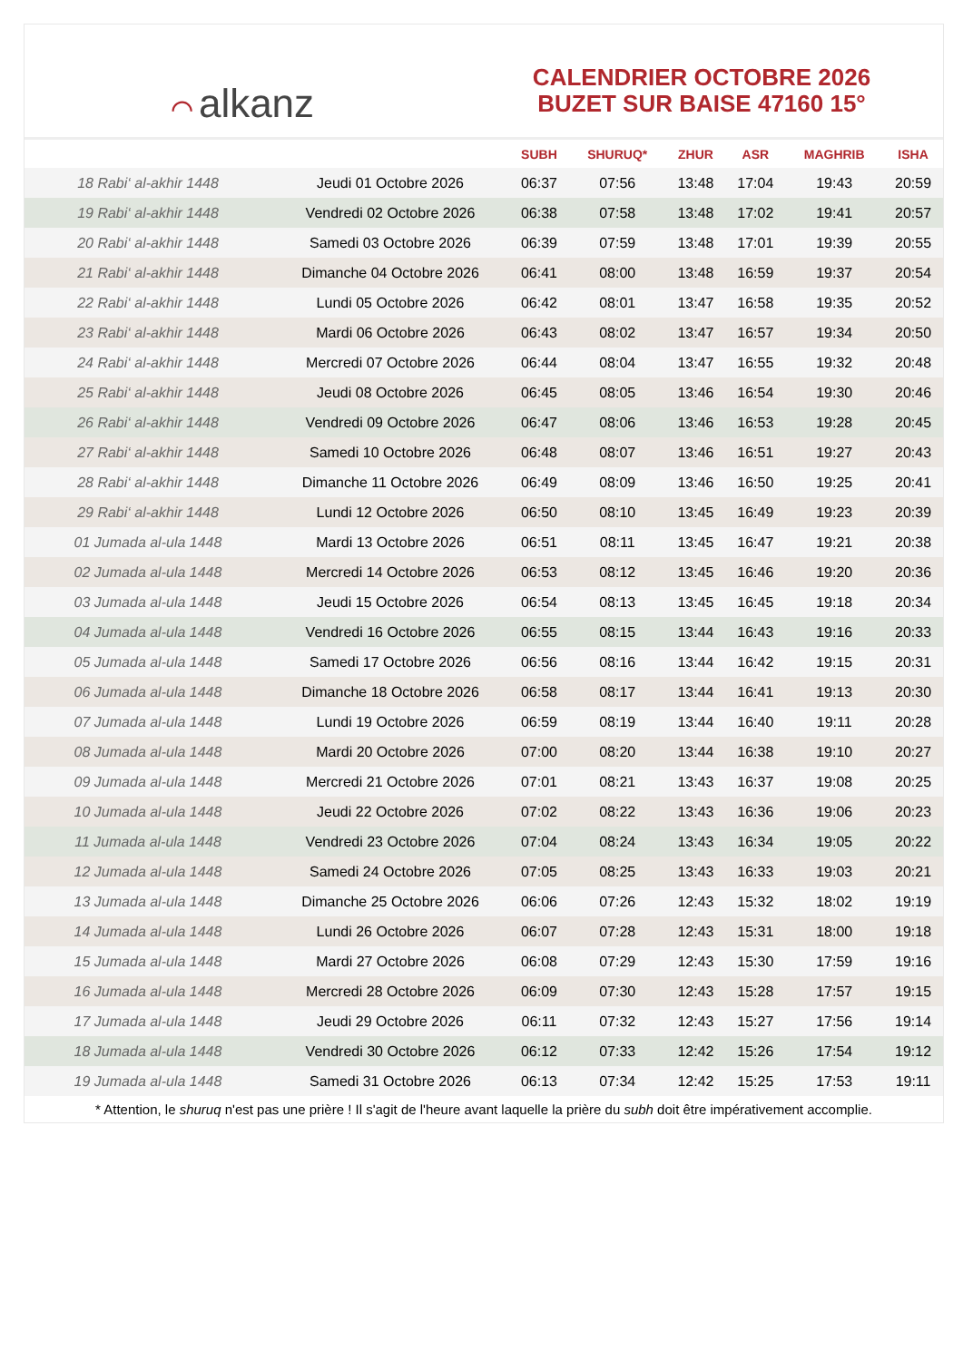⌒ alkanz
CALENDRIER OCTOBRE 2026
BUZET SUR BAISE 47160 15°
| | | SUBH | SHURUQ* | ZHUR | ASR | MAGHRIB | ISHA |
| --- | --- | --- | --- | --- | --- | --- | --- |
| 18 Rabi‘ al-akhir 1448 | Jeudi 01 Octobre 2026 | 06:37 | 07:56 | 13:48 | 17:04 | 19:43 | 20:59 |
| 19 Rabi‘ al-akhir 1448 | Vendredi 02 Octobre 2026 | 06:38 | 07:58 | 13:48 | 17:02 | 19:41 | 20:57 |
| 20 Rabi‘ al-akhir 1448 | Samedi 03 Octobre 2026 | 06:39 | 07:59 | 13:48 | 17:01 | 19:39 | 20:55 |
| 21 Rabi‘ al-akhir 1448 | Dimanche 04 Octobre 2026 | 06:41 | 08:00 | 13:48 | 16:59 | 19:37 | 20:54 |
| 22 Rabi‘ al-akhir 1448 | Lundi 05 Octobre 2026 | 06:42 | 08:01 | 13:47 | 16:58 | 19:35 | 20:52 |
| 23 Rabi‘ al-akhir 1448 | Mardi 06 Octobre 2026 | 06:43 | 08:02 | 13:47 | 16:57 | 19:34 | 20:50 |
| 24 Rabi‘ al-akhir 1448 | Mercredi 07 Octobre 2026 | 06:44 | 08:04 | 13:47 | 16:55 | 19:32 | 20:48 |
| 25 Rabi‘ al-akhir 1448 | Jeudi 08 Octobre 2026 | 06:45 | 08:05 | 13:46 | 16:54 | 19:30 | 20:46 |
| 26 Rabi‘ al-akhir 1448 | Vendredi 09 Octobre 2026 | 06:47 | 08:06 | 13:46 | 16:53 | 19:28 | 20:45 |
| 27 Rabi‘ al-akhir 1448 | Samedi 10 Octobre 2026 | 06:48 | 08:07 | 13:46 | 16:51 | 19:27 | 20:43 |
| 28 Rabi‘ al-akhir 1448 | Dimanche 11 Octobre 2026 | 06:49 | 08:09 | 13:46 | 16:50 | 19:25 | 20:41 |
| 29 Rabi‘ al-akhir 1448 | Lundi 12 Octobre 2026 | 06:50 | 08:10 | 13:45 | 16:49 | 19:23 | 20:39 |
| 01 Jumada al-ula 1448 | Mardi 13 Octobre 2026 | 06:51 | 08:11 | 13:45 | 16:47 | 19:21 | 20:38 |
| 02 Jumada al-ula 1448 | Mercredi 14 Octobre 2026 | 06:53 | 08:12 | 13:45 | 16:46 | 19:20 | 20:36 |
| 03 Jumada al-ula 1448 | Jeudi 15 Octobre 2026 | 06:54 | 08:13 | 13:45 | 16:45 | 19:18 | 20:34 |
| 04 Jumada al-ula 1448 | Vendredi 16 Octobre 2026 | 06:55 | 08:15 | 13:44 | 16:43 | 19:16 | 20:33 |
| 05 Jumada al-ula 1448 | Samedi 17 Octobre 2026 | 06:56 | 08:16 | 13:44 | 16:42 | 19:15 | 20:31 |
| 06 Jumada al-ula 1448 | Dimanche 18 Octobre 2026 | 06:58 | 08:17 | 13:44 | 16:41 | 19:13 | 20:30 |
| 07 Jumada al-ula 1448 | Lundi 19 Octobre 2026 | 06:59 | 08:19 | 13:44 | 16:40 | 19:11 | 20:28 |
| 08 Jumada al-ula 1448 | Mardi 20 Octobre 2026 | 07:00 | 08:20 | 13:44 | 16:38 | 19:10 | 20:27 |
| 09 Jumada al-ula 1448 | Mercredi 21 Octobre 2026 | 07:01 | 08:21 | 13:43 | 16:37 | 19:08 | 20:25 |
| 10 Jumada al-ula 1448 | Jeudi 22 Octobre 2026 | 07:02 | 08:22 | 13:43 | 16:36 | 19:06 | 20:23 |
| 11 Jumada al-ula 1448 | Vendredi 23 Octobre 2026 | 07:04 | 08:24 | 13:43 | 16:34 | 19:05 | 20:22 |
| 12 Jumada al-ula 1448 | Samedi 24 Octobre 2026 | 07:05 | 08:25 | 13:43 | 16:33 | 19:03 | 20:21 |
| 13 Jumada al-ula 1448 | Dimanche 25 Octobre 2026 | 06:06 | 07:26 | 12:43 | 15:32 | 18:02 | 19:19 |
| 14 Jumada al-ula 1448 | Lundi 26 Octobre 2026 | 06:07 | 07:28 | 12:43 | 15:31 | 18:00 | 19:18 |
| 15 Jumada al-ula 1448 | Mardi 27 Octobre 2026 | 06:08 | 07:29 | 12:43 | 15:30 | 17:59 | 19:16 |
| 16 Jumada al-ula 1448 | Mercredi 28 Octobre 2026 | 06:09 | 07:30 | 12:43 | 15:28 | 17:57 | 19:15 |
| 17 Jumada al-ula 1448 | Jeudi 29 Octobre 2026 | 06:11 | 07:32 | 12:43 | 15:27 | 17:56 | 19:14 |
| 18 Jumada al-ula 1448 | Vendredi 30 Octobre 2026 | 06:12 | 07:33 | 12:42 | 15:26 | 17:54 | 19:12 |
| 19 Jumada al-ula 1448 | Samedi 31 Octobre 2026 | 06:13 | 07:34 | 12:42 | 15:25 | 17:53 | 19:11 |
* Attention, le shuruq n'est pas une prière ! Il s'agit de l'heure avant laquelle la prière du subh doit être impérativement accomplie.